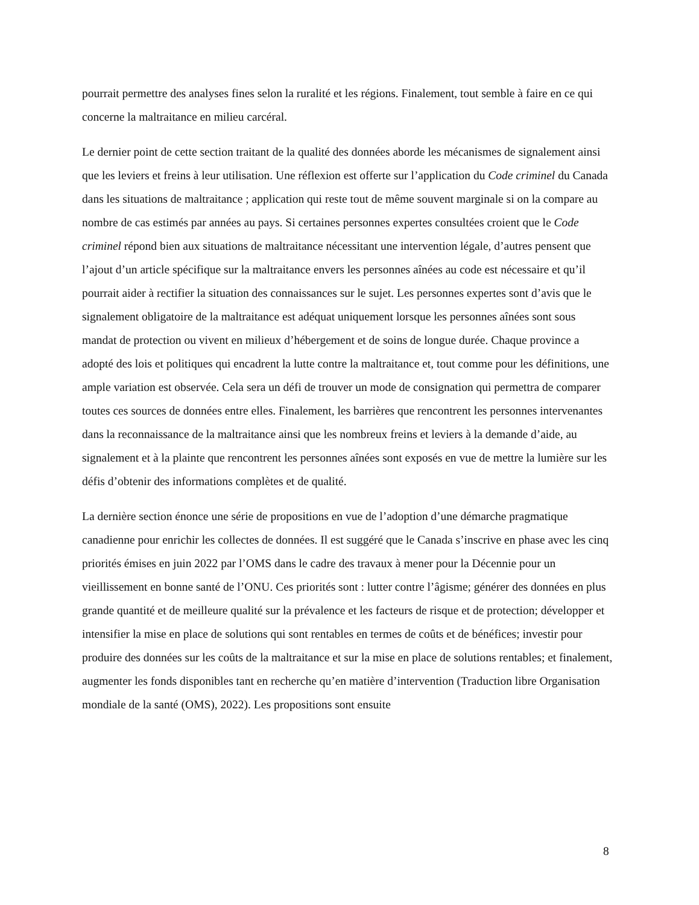pourrait permettre des analyses fines selon la ruralité et les régions. Finalement, tout semble à faire en ce qui concerne la maltraitance en milieu carcéral.
Le dernier point de cette section traitant de la qualité des données aborde les mécanismes de signalement ainsi que les leviers et freins à leur utilisation. Une réflexion est offerte sur l’application du Code criminel du Canada dans les situations de maltraitance ; application qui reste tout de même souvent marginale si on la compare au nombre de cas estimés par années au pays. Si certaines personnes expertes consultées croient que le Code criminel répond bien aux situations de maltraitance nécessitant une intervention légale, d’autres pensent que l’ajout d’un article spécifique sur la maltraitance envers les personnes aînées au code est nécessaire et qu’il pourrait aider à rectifier la situation des connaissances sur le sujet. Les personnes expertes sont d’avis que le signalement obligatoire de la maltraitance est adéquat uniquement lorsque les personnes aînées sont sous mandat de protection ou vivent en milieux d’hébergement et de soins de longue durée. Chaque province a adopté des lois et politiques qui encadrent la lutte contre la maltraitance et, tout comme pour les définitions, une ample variation est observée. Cela sera un défi de trouver un mode de consignation qui permettra de comparer toutes ces sources de données entre elles. Finalement, les barrières que rencontrent les personnes intervenantes dans la reconnaissance de la maltraitance ainsi que les nombreux freins et leviers à la demande d’aide, au signalement et à la plainte que rencontrent les personnes aînées sont exposés en vue de mettre la lumière sur les défis d’obtenir des informations complètes et de qualité.
La dernière section énonce une série de propositions en vue de l’adoption d’une démarche pragmatique canadienne pour enrichir les collectes de données. Il est suggéré que le Canada s’inscrive en phase avec les cinq priorités émises en juin 2022 par l’OMS dans le cadre des travaux à mener pour la Décennie pour un vieillissement en bonne santé de l’ONU. Ces priorités sont : lutter contre l’âgisme; générer des données en plus grande quantité et de meilleure qualité sur la prévalence et les facteurs de risque et de protection; développer et intensifier la mise en place de solutions qui sont rentables en termes de coûts et de bénéfices; investir pour produire des données sur les coûts de la maltraitance et sur la mise en place de solutions rentables; et finalement, augmenter les fonds disponibles tant en recherche qu’en matière d’intervention (Traduction libre Organisation mondiale de la santé (OMS), 2022). Les propositions sont ensuite
8